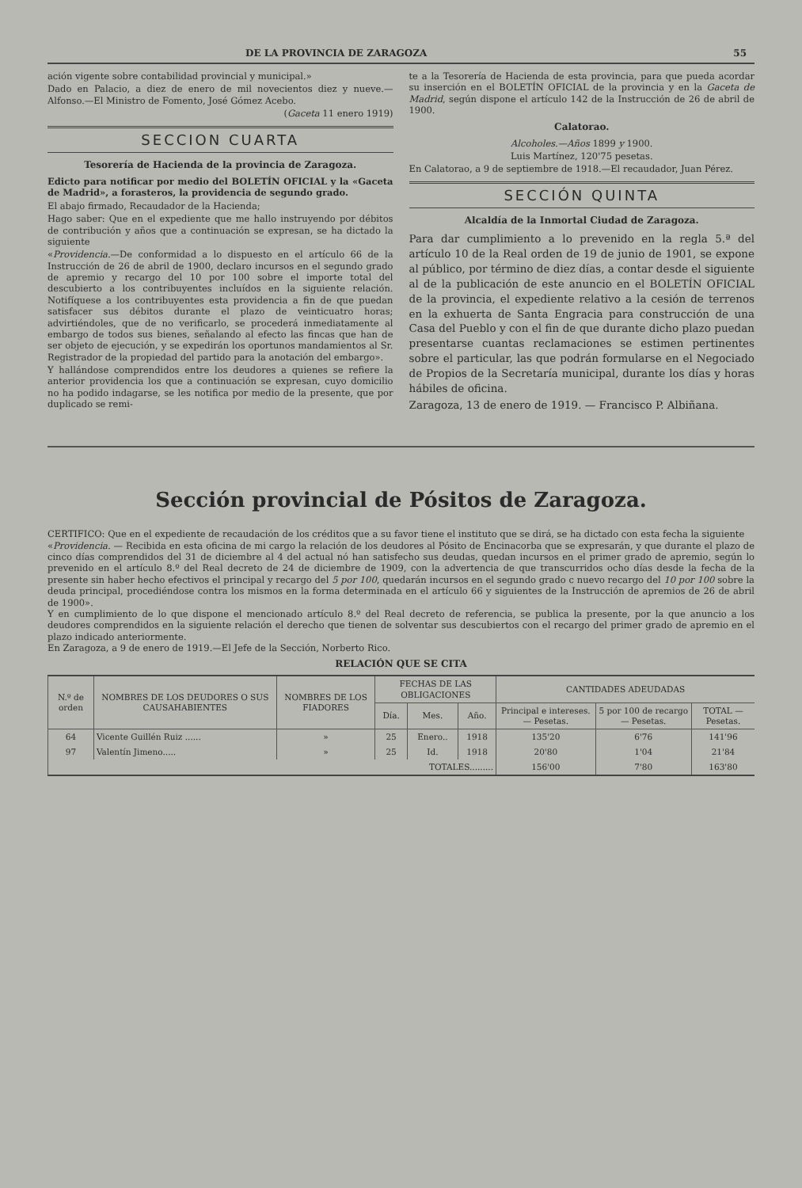DE LA PROVINCIA DE ZARAGOZA 55
ación vigente sobre contabilidad provincial y municipal.»
Dado en Palacio, a diez de enero de mil novecientos diez y nueve.—Alfonso.—El Ministro de Fomento, José Gómez Acebo.
(Gaceta 11 enero 1919)
SECCION CUARTA
Tesorería de Hacienda de la provincia de Zaragoza.
Edicto para notificar por medio del BOLETÍN OFICIAL y la «Gaceta de Madrid», a forasteros, la providencia de segundo grado.
El abajo firmado, Recaudador de la Hacienda;
Hago saber: Que en el expediente que me hallo instruyendo por débitos de contribución y años que a continuación se expresan, se ha dictado la siguiente
«Providencia.—De conformidad a lo dispuesto en el artículo 66 de la Instrucción de 26 de abril de 1900, declaro incursos en el segundo grado de apremio y recargo del 10 por 100 sobre el importe total del descubierto a los contribuyentes incluídos en la siguiente relación. Notifíquese a los contribuyentes esta providencia a fin de que puedan satisfacer sus débitos durante el plazo de veinticuatro horas; advirtiéndoles, que de no verificarlo, se procederá inmediatamente al embargo de todos sus bienes, señalando al efecto las fincas que han de ser objeto de ejecución, y se expedirán los oportunos mandamientos al Sr. Registrador de la propiedad del partido para la anotación del embargo».
Y hallándose comprendidos entre los deudores a quienes se refiere la anterior providencia los que a continuación se expresan, cuyo domicilio no ha podido indagarse, se les notifica por medio de la presente, que por duplicado se remi-
te a la Tesorería de Hacienda de esta provincia, para que pueda acordar su inserción en el BOLETÍN OFICIAL de la provincia y en la Gaceta de Madrid, según dispone el artículo 142 de la Instrucción de 26 de abril de 1900.
Calatorao.
Alcoholes.—Años 1899 y 1900.
Luis Martínez, 120'75 pesetas.
En Calatorao, a 9 de septiembre de 1918.—El recaudador, Juan Pérez.
SECCIÓN QUINTA
Alcaldía de la Inmortal Ciudad de Zaragoza.
Para dar cumplimiento a lo prevenido en la regla 5.ª del artículo 10 de la Real orden de 19 de junio de 1901, se expone al público, por término de diez días, a contar desde el siguiente al de la publicación de este anuncio en el BOLETÍN OFICIAL de la provincia, el expediente relativo a la cesión de terrenos en la exhuerta de Santa Engracia para construcción de una Casa del Pueblo y con el fin de que durante dicho plazo puedan presentarse cuantas reclamaciones se estimen pertinentes sobre el particular, las que podrán formularse en el Negociado de Propios de la Secretaría municipal, durante los días y horas hábiles de oficina.
Zaragoza, 13 de enero de 1919. — Francisco P. Albiñana.
Sección provincial de Pósitos de Zaragoza.
CERTIFICO: Que en el expediente de recaudación de los créditos que a su favor tiene el instituto que se dirá, se ha dictado con esta fecha la siguiente
«Providencia. — Recibida en esta oficina de mi cargo la relación de los deudores al Pósito de Encinacorba que se expresarán, y que durante el plazo de cinco días comprendidos del 31 de diciembre al 4 del actual nó han satisfecho sus deudas, quedan incursos en el primer grado de apremio, según lo prevenido en el artículo 8.º del Real decreto de 24 de diciembre de 1909, con la advertencia de que transcurridos ocho días desde la fecha de la presente sin haber hecho efectivos el principal y recargo del 5 por 100, quedarán incursos en el segundo grado c nuevo recargo del 10 por 100 sobre la deuda principal, procediéndose contra los mismos en la forma determinada en el artículo 66 y siguientes de la Instrucción de apremios de 26 de abril de 1900».
Y en cumplimiento de lo que dispone el mencionado artículo 8.º del Real decreto de referencia, se publica la presente, por la que anuncio a los deudores comprendidos en la siguiente relación el derecho que tienen de solventar sus descubiertos con el recargo del primer grado de apremio en el plazo indicado anteriormente.
En Zaragoza, a 9 de enero de 1919.—El Jefe de la Sección, Norberto Rico.
RELACIÓN QUE SE CITA
| N.º de orden | NOMBRES DE LOS DEUDORES O SUS CAUSAHABIENTES | NOMBRES DE LOS FIADORES | FECHAS DE LAS OBLIGACIONES | | | CANTIDADES ADEUDADAS | | |
| --- | --- | --- | --- | --- | --- | --- | --- | --- |
| | | | Día. | Mes. | Año. | Principal e intereses. — Pesetas. | 5 por 100 de recargo — Pesetas. | TOTAL — Pesetas. |
| 64 | Vicente Guillén Ruiz ...... | » | 25 | Enero.. | 1918 | 135'20 | 6'76 | 141'96 |
| 97 | Valentín Jimeno..... | » | 25 | Id. | 1918 | 20'80 | 1'04 | 21'84 |
| TOTALES......... | | | | | | 156'00 | 7'80 | 163'80 |